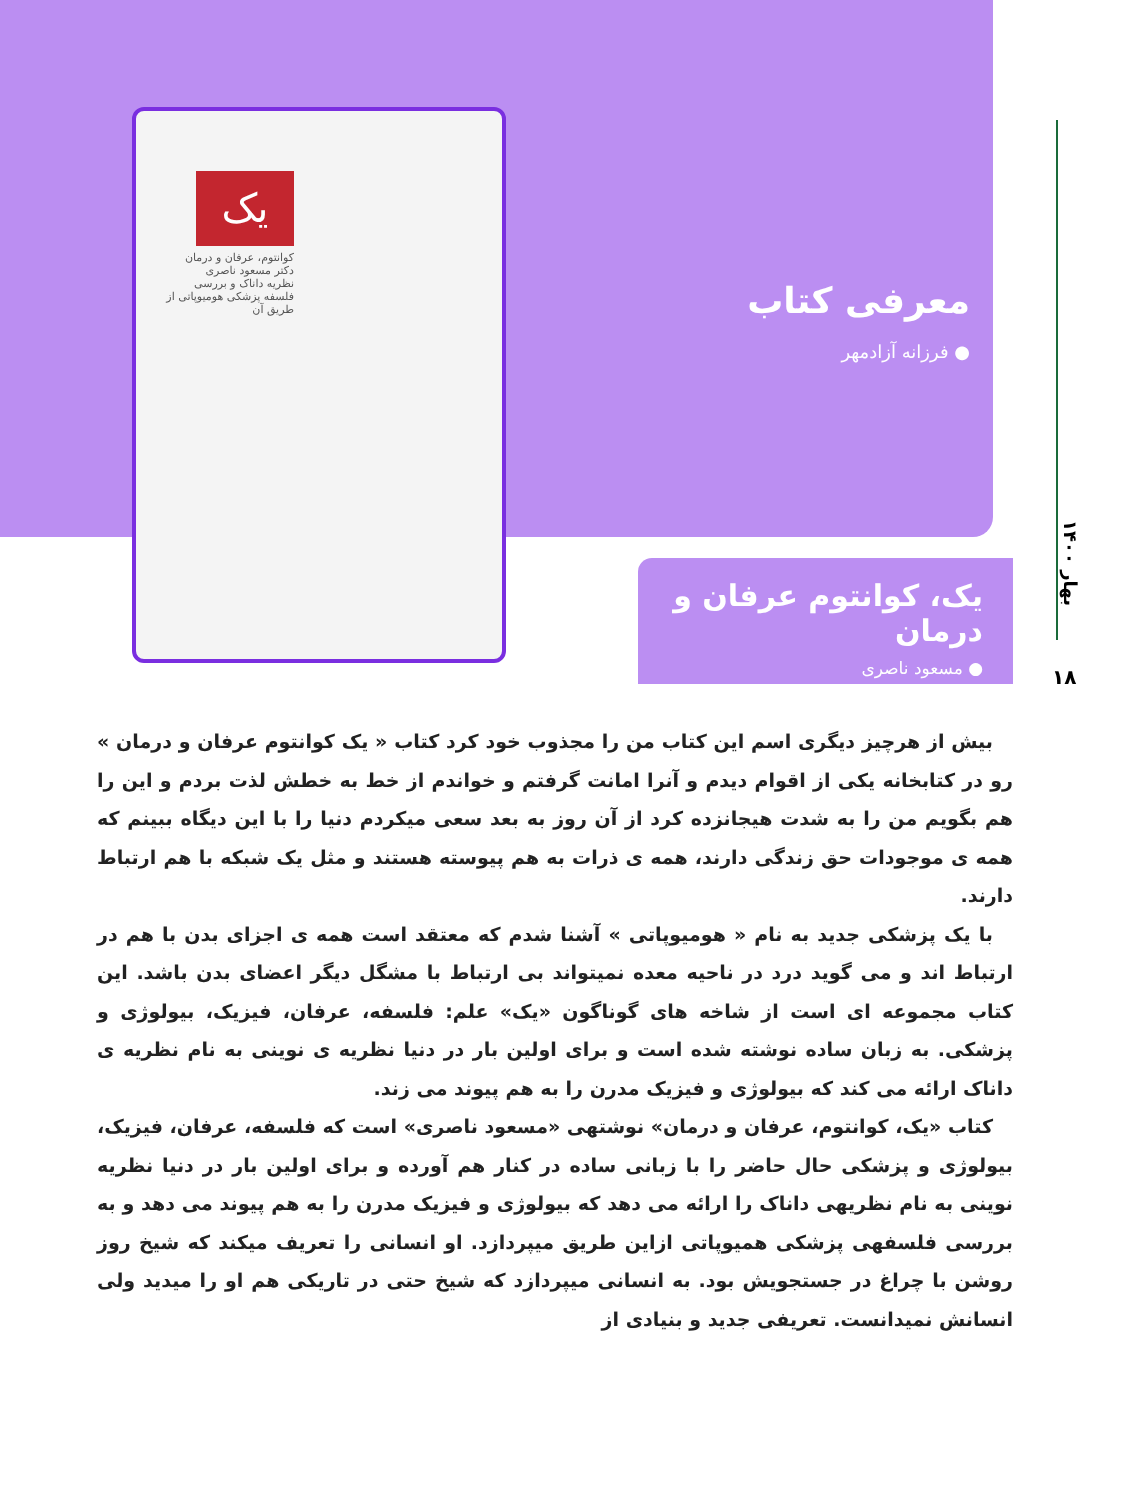معرفی کتاب
● فرزانه آزادمهر
یک
کوانتوم، عرفان و درمان
دکتر مسعود ناصری
نظریه داناک و بررسی فلسفه پزشکی هومیوپاتی از طریق آن
یک، کوانتوم عرفان و درمان
● مسعود ناصری
بهار ۱۴۰۰
۱۸
بیش از هرچیز دیگری اسم این کتاب من را مجذوب خود کرد کتاب « یک کوانتوم عرفان و درمان » رو در کتابخانه یکی از اقوام دیدم و آنرا امانت گرفتم و خواندم از خط به خطش لذت بردم و این را هم بگویم من را به شدت هیجانزده کرد از آن روز به بعد سعی میکردم دنیا را با این دیگاه ببینم که همه ی موجودات حق زندگی دارند، همه ی ذرات به هم پیوسته هستند و مثل یک شبکه با هم ارتباط دارند.
با یک پزشکی جدید به نام « هومیوپاتی » آشنا شدم که معتقد است همه ی اجزای بدن با هم در ارتباط اند و می گوید درد در ناحیه معده نمیتواند بی ارتباط با مشگل دیگر اعضای بدن باشد. این کتاب مجموعه ای است از شاخه های گوناگون «یک» علم: فلسفه، عرفان، فیزیک، بیولوژی و پزشکی. به زبان ساده نوشته شده است و برای اولین بار در دنیا نظریه ی نوینی به نام نظریه ی داناک ارائه می کند که بیولوژی و فیزیک مدرن را به هم پیوند می زند.
کتاب «یک، کوانتوم، عرفان و درمان» نوشتهی «مسعود ناصری» است که فلسفه، عرفان، فیزیک، بیولوژی و پزشکی حال حاضر را با زبانی ساده در کنار هم آورده و برای اولین بار در دنیا نظریه نوینی به نام نظریهی داناک را ارائه می دهد که بیولوژی و فیزیک مدرن را به هم پیوند می دهد و به بررسی فلسفهی پزشکی همیوپاتی ازاین طریق میپردازد. او انسانی را تعریف میکند که شیخ روز روشن با چراغ در جستجویش بود. به انسانی میپردازد که شیخ حتی در تاریکی هم او را میدید ولی انسانش نمیدانست. تعریفی جدید و بنیادی از